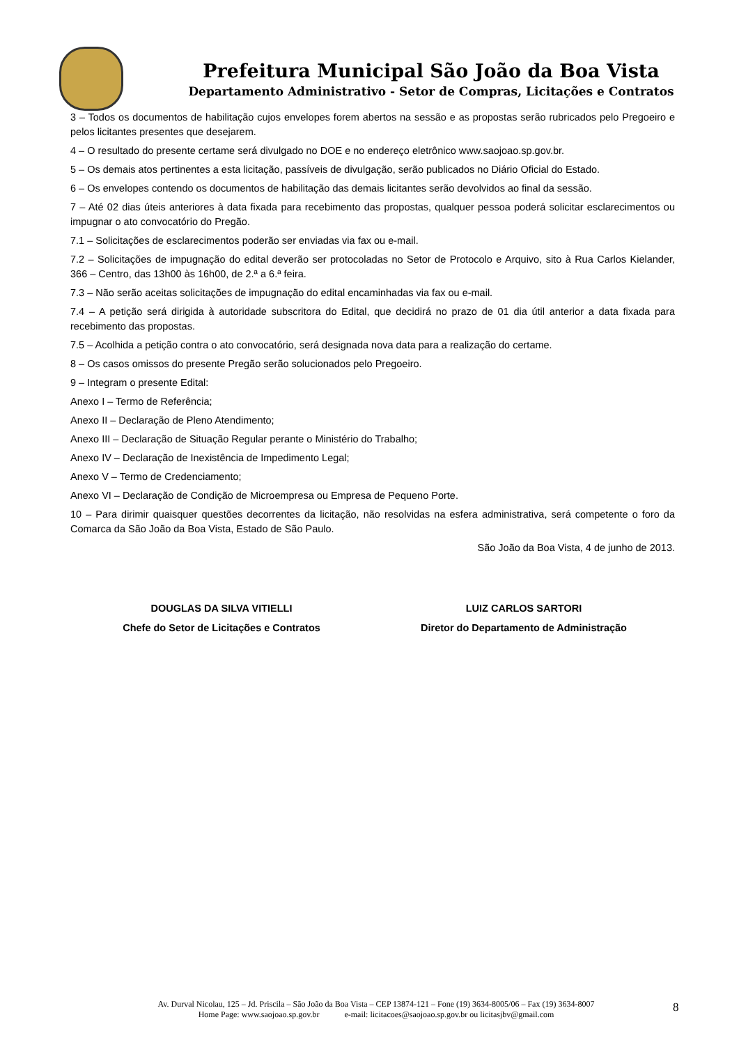Prefeitura Municipal São João da Boa Vista
Departamento Administrativo - Setor de Compras, Licitações e Contratos
3 – Todos os documentos de habilitação cujos envelopes forem abertos na sessão e as propostas serão rubricados pelo Pregoeiro e pelos licitantes presentes que desejarem.
4 – O resultado do presente certame será divulgado no DOE e no endereço eletrônico www.saojoao.sp.gov.br.
5 – Os demais atos pertinentes a esta licitação, passíveis de divulgação, serão publicados no Diário Oficial do Estado.
6 – Os envelopes contendo os documentos de habilitação das demais licitantes serão devolvidos ao final da sessão.
7 – Até 02 dias úteis anteriores à data fixada para recebimento das propostas, qualquer pessoa poderá solicitar esclarecimentos ou impugnar o ato convocatório do Pregão.
7.1 – Solicitações de esclarecimentos poderão ser enviadas via fax ou e-mail.
7.2 – Solicitações de impugnação do edital deverão ser protocoladas no Setor de Protocolo e Arquivo, sito à Rua Carlos Kielander, 366 – Centro, das 13h00 às 16h00, de 2.ª a 6.ª feira.
7.3 – Não serão aceitas solicitações de impugnação do edital encaminhadas via fax ou e-mail.
7.4 – A petição será dirigida à autoridade subscritora do Edital, que decidirá no prazo de 01 dia útil anterior a data fixada para recebimento das propostas.
7.5 – Acolhida a petição contra o ato convocatório, será designada nova data para a realização do certame.
8 – Os casos omissos do presente Pregão serão solucionados pelo Pregoeiro.
9 – Integram o presente Edital:
Anexo I – Termo de Referência;
Anexo II – Declaração de Pleno Atendimento;
Anexo III – Declaração de Situação Regular perante o Ministério do Trabalho;
Anexo IV – Declaração de Inexistência de Impedimento Legal;
Anexo V – Termo de Credenciamento;
Anexo VI – Declaração de Condição de Microempresa ou Empresa de Pequeno Porte.
10 – Para dirimir quaisquer questões decorrentes da licitação, não resolvidas na esfera administrativa, será competente o foro da Comarca da São João da Boa Vista, Estado de São Paulo.
São João da Boa Vista, 4 de junho de 2013.
DOUGLAS DA SILVA VITIELLI
Chefe do Setor de Licitações e Contratos
LUIZ CARLOS SARTORI
Diretor do Departamento de Administração
Av. Durval Nicolau, 125 – Jd. Priscila – São João da Boa Vista – CEP 13874-121 – Fone (19) 3634-8005/06 – Fax (19) 3634-8007
Home Page: www.saojoao.sp.gov.br e-mail: licitacoes@saojoao.sp.gov.br ou licitasjbv@gmail.com
8